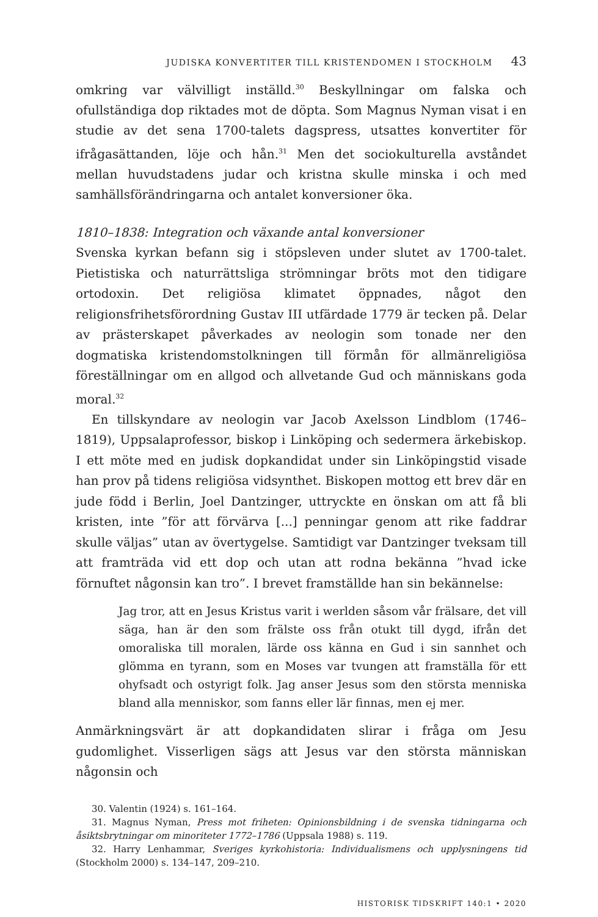JUDISKA KONVERTITER TILL KRISTENDOMEN I STOCKHOLM 43
omkring var välvilligt inställd.<sup>30</sup> Beskyllningar om falska och ofullständiga dop riktades mot de döpta. Som Magnus Nyman visat i en studie av det sena 1700-talets dagspress, utsattes konvertiter för ifrågasättanden, löje och hån.<sup>31</sup> Men det sociokulturella avståndet mellan huvudstadens judar och kristna skulle minska i och med samhällsförändringarna och antalet konversioner öka.
1810–1838: Integration och växande antal konversioner
Svenska kyrkan befann sig i stöpsleven under slutet av 1700-talet. Pietistiska och naturrättsliga strömningar bröts mot den tidigare ortodoxin. Det religiösa klimatet öppnades, något den religionsfrihetsförordning Gustav III utfärdade 1779 är tecken på. Delar av prästerskapet påverkades av neologin som tonade ner den dogmatiska kristendomstolkningen till förmån för allmänreligiösa föreställningar om en allgod och allvetande Gud och människans goda moral.<sup>32</sup>
En tillskyndare av neologin var Jacob Axelsson Lindblom (1746–1819), Uppsalaprofessor, biskop i Linköping och sedermera ärkebiskop. I ett möte med en judisk dopkandidat under sin Linköpingstid visade han prov på tidens religiösa vidsynthet. Biskopen mottog ett brev där en jude född i Berlin, Joel Dantzinger, uttryckte en önskan om att få bli kristen, inte ”för att förvärva [...] penningar genom att rike faddrar skulle väljas” utan av övertygelse. Samtidigt var Dantzinger tveksam till att framträda vid ett dop och utan att rodna bekänna ”hvad icke förnuftet någonsin kan tro”. I brevet framställde han sin bekännelse:
Jag tror, att en Jesus Kristus varit i werlden såsom vår frälsare, det vill säga, han är den som frälste oss från otukt till dygd, ifrån det omoraliska till moralen, lärde oss känna en Gud i sin sannhet och glömma en tyrann, som en Moses var tvungen att framställa för ett ohyfsadt och ostyrigt folk. Jag anser Jesus som den största menniska bland alla menniskor, som fanns eller lär finnas, men ej mer.
Anmärkningsvärt är att dopkandidaten slirar i fråga om Jesu gudomlighet. Visserligen sägs att Jesus var den största människan någonsin och
30. Valentin (1924) s. 161–164.
31. Magnus Nyman, Press mot friheten: Opinionsbildning i de svenska tidningarna och åsiktsbrytningar om minoriteter 1772–1786 (Uppsala 1988) s. 119.
32. Harry Lenhammar, Sveriges kyrkohistoria: Individualismens och upplysningens tid (Stockholm 2000) s. 134–147, 209–210.
HISTORISK TIDSKRIFT 140:1 • 2020